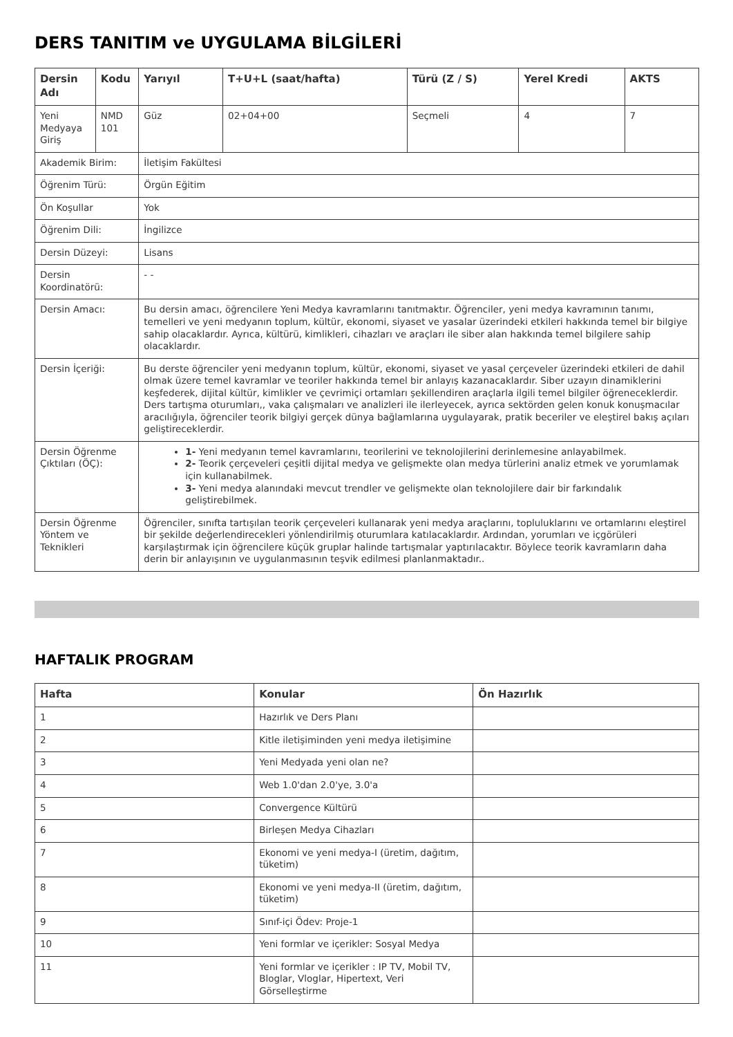DERS TANITIM ve UYGULAMA BİLGİLERİ
| Dersin Adı | Kodu | Yarıyıl | T+U+L (saat/hafta) | Türü (Z / S) | Yerel Kredi | AKTS |
| --- | --- | --- | --- | --- | --- | --- |
| Yeni Medyaya Giriş | NMD 101 | Güz | 02+04+00 | Seçmeli | 4 | 7 |
| Akademik Birim: | | İletişim Fakültesi | | | | |
| Öğrenim Türü: | | Örgün Eğitim | | | | |
| Ön Koşullar | | Yok | | | | |
| Öğrenim Dili: | | İngilizce | | | | |
| Dersin Düzeyi: | | Lisans | | | | |
| Dersin Koordinatörü: | | - - | | | | |
| Dersin Amacı: | | Bu dersin amacı, öğrencilere Yeni Medya kavramlarını tanıtmaktır. Öğrenciler, yeni medya kavramının tanımı, temelleri ve yeni medyanın toplum, kültür, ekonomi, siyaset ve yasalar üzerindeki etkileri hakkında temel bir bilgiye sahip olacaklardır. Ayrıca, kültürü, kimlikleri, cihazları ve araçları ile siber alan hakkında temel bilgilere sahip olacaklardır. | | | | |
| Dersin İçeriği: | | Bu derste öğrenciler yeni medyanın toplum, kültür, ekonomi, siyaset ve yasal çerçeveler üzerindeki etkileri de dahil olmak üzere temel kavramlar ve teoriler hakkında temel bir anlayış kazanacaklardır. Siber uzayın dinamiklerini keşfederek, dijital kültür, kimlikler ve çevrimiçi ortamları şekillendiren araçlarla ilgili temel bilgiler öğreneceklerdir. Ders tartışma oturumları,, vaka çalışmaları ve analizleri ile ilerleyecek, ayrıca sektörden gelen konuk konuşmacılar aracılığıyla, öğrenciler teorik bilgiyi gerçek dünya bağlamlarına uygulayarak, pratik beceriler ve eleştirel bakış açıları geliştireceklerdir. | | | | |
| Dersin Öğrenme Çıktıları (ÖÇ): | | 1- Yeni medyanın temel kavramlarını, teorilerini ve teknolojilerini derinlemesine anlayabilmek. 2- Teorik çerçeveleri çeşitli dijital medya ve gelişmekte olan medya türlerini analiz etmek ve yorumlamak için kullanabilmek. 3- Yeni medya alanındaki mevcut trendler ve gelişmekte olan teknolojilere dair bir farkındalık geliştirebilmek. | | | | |
| Dersin Öğrenme Yöntem ve Teknikleri | | Öğrenciler, sınıfta tartışılan teorik çerçeveleri kullanarak yeni medya araçlarını, topluluklarını ve ortamlarını eleştirel bir şekilde değerlendirecekleri yönlendirilmiş oturumlara katılacaklardır. Ardından, yorumları ve içgörüleri karşılaştırmak için öğrencilere küçük gruplar halinde tartışmalar yaptırılacaktır. Böylece teorik kavramların daha derin bir anlayışının ve uygulanmasının teşvik edilmesi planlanmaktadır.. | | | | |
HAFTALIK PROGRAM
| Hafta | Konular | Ön Hazırlık |
| --- | --- | --- |
| 1 | Hazırlık ve Ders Planı | |
| 2 | Kitle iletişiminden yeni medya iletişimine | |
| 3 | Yeni Medyada yeni olan ne? | |
| 4 | Web 1.0'dan 2.0'ye, 3.0'a | |
| 5 | Convergence Kültürü | |
| 6 | Birleşen Medya Cihazları | |
| 7 | Ekonomi ve yeni medya-I (üretim, dağıtım, tüketim) | |
| 8 | Ekonomi ve yeni medya-II (üretim, dağıtım, tüketim) | |
| 9 | Sınıf-içi Ödev: Proje-1 | |
| 10 | Yeni formlar ve içerikler: Sosyal Medya | |
| 11 | Yeni formlar ve içerikler : IP TV, Mobil TV, Bloglar, Vloglar, Hipertext, Veri Görselleştirme | |